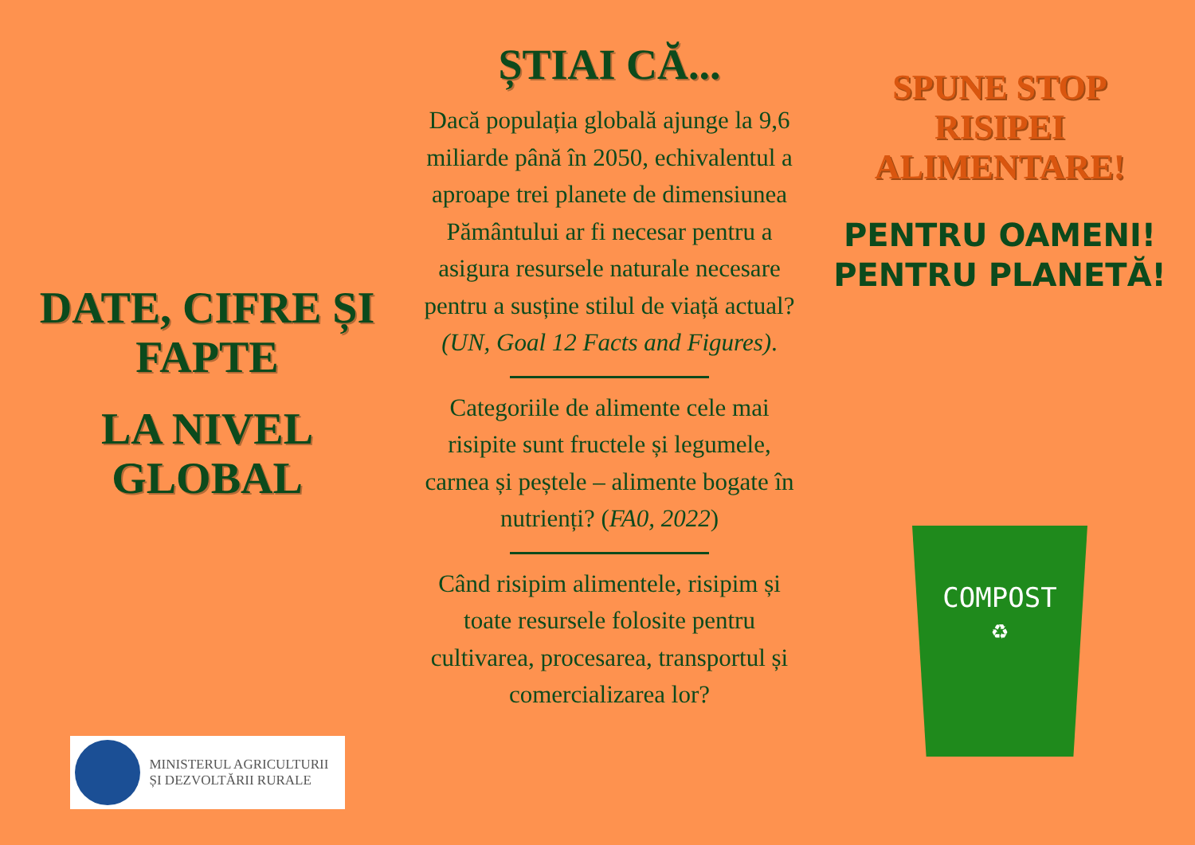DATE, CIFRE ȘI
FAPTE
LA NIVEL
GLOBAL
MINISTERUL AGRICULTURII
ȘI DEZVOLTĂRII RURALE
ȘTIAI CĂ...
Dacă populația globală ajunge la 9,6 miliarde până în 2050, echivalentul a aproape trei planete de dimensiunea Pământului ar fi necesar pentru a asigura resursele naturale necesare pentru a susține stilul de viață actual? (UN, Goal 12 Facts and Figures).
Categoriile de alimente cele mai risipite sunt fructele și legumele,
carnea și peștele – alimente bogate în nutrienți? (FA0, 2022)
Când risipim alimentele, risipim și toate resursele folosite pentru cultivarea, procesarea, transportul și comercializarea lor?
SPUNE STOP
RISIPEI
ALIMENTARE!
PENTRU OAMENI!
PENTRU PLANETĂ!
COMPOST
♻